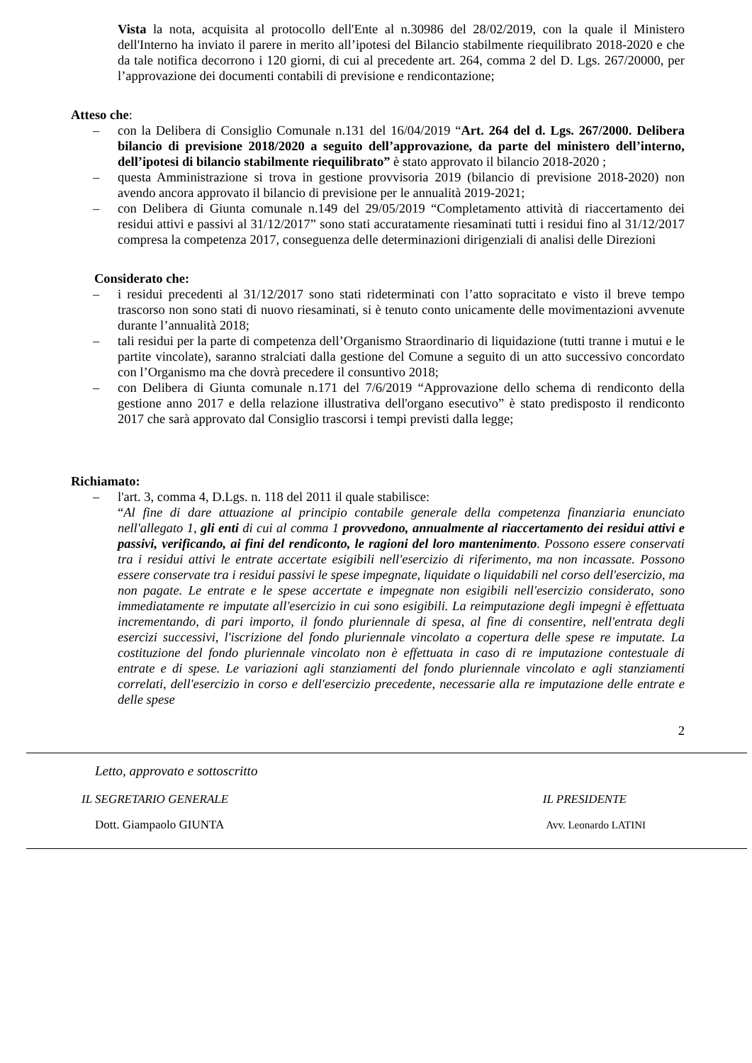Vista la nota, acquisita al protocollo dell'Ente al n.30986 del 28/02/2019, con la quale il Ministero dell'Interno ha inviato il parere in merito all’ipotesi del Bilancio stabilmente riequilibrato 2018-2020 e che da tale notifica decorrono i 120 giorni, di cui al precedente art. 264, comma 2 del D. Lgs. 267/20000, per l’approvazione dei documenti contabili di previsione e rendicontazione;
Atteso che:
– con la Delibera di Consiglio Comunale n.131 del 16/04/2019 “Art. 264 del d. Lgs. 267/2000. Delibera bilancio di previsione 2018/2020 a seguito dell’approvazione, da parte del ministero dell’interno, dell’ipotesi di bilancio stabilmente riequilibrato” è stato approvato il bilancio 2018-2020 ;
– questa Amministrazione si trova in gestione provvisoria 2019 (bilancio di previsione 2018-2020) non avendo ancora approvato il bilancio di previsione per le annualità 2019-2021;
– con Delibera di Giunta comunale n.149 del 29/05/2019 “Completamento attività di riaccertamento dei residui attivi e passivi al 31/12/2017” sono stati accuratamente riesaminati tutti i residui fino al 31/12/2017 compresa la competenza 2017, conseguenza delle determinazioni dirigenziali di analisi delle Direzioni
Considerato che:
– i residui precedenti al 31/12/2017 sono stati rideterminati con l’atto sopracitato e visto il breve tempo trascorso non sono stati di nuovo riesaminati, si è tenuto conto unicamente delle movimentazioni avvenute durante l’annualità 2018;
– tali residui per la parte di competenza dell’Organismo Straordinario di liquidazione (tutti tranne i mutui e le partite vincolate), saranno stralciati dalla gestione del Comune a seguito di un atto successivo concordato con l’Organismo ma che dovrà precedere il consuntivo 2018;
– con Delibera di Giunta comunale n.171 del 7/6/2019 “Approvazione dello schema di rendiconto della gestione anno 2017 e della relazione illustrativa dell'organo esecutivo” è stato predisposto il rendiconto 2017 che sarà approvato dal Consiglio trascorsi i tempi previsti dalla legge;
Richiamato:
– l'art. 3, comma 4, D.Lgs. n. 118 del 2011 il quale stabilisce:
“Al fine di dare attuazione al principio contabile generale della competenza finanziaria enunciato nell'allegato 1, gli enti di cui al comma 1 provvedono, annualmente al riaccertamento dei residui attivi e passivi, verificando, ai fini del rendiconto, le ragioni del loro mantenimento. Possono essere conservati tra i residui attivi le entrate accertate esigibili nell'esercizio di riferimento, ma non incassate. Possono essere conservate tra i residui passivi le spese impegnate, liquidate o liquidabili nel corso dell'esercizio, ma non pagate. Le entrate e le spese accertate e impegnate non esigibili nell'esercizio considerato, sono immediatamente re imputate all'esercizio in cui sono esigibili. La reimputazione degli impegni è effettuata incrementando, di pari importo, il fondo pluriennale di spesa, al fine di consentire, nell'entrata degli esercizi successivi, l'iscrizione del fondo pluriennale vincolato a copertura delle spese re imputate. La costituzione del fondo pluriennale vincolato non è effettuata in caso di re imputazione contestuale di entrate e di spese. Le variazioni agli stanziamenti del fondo pluriennale vincolato e agli stanziamenti correlati, dell'esercizio in corso e dell'esercizio precedente, necessarie alla re imputazione delle entrate e delle spese
2
Letto, approvato e sottoscritto
IL SEGRETARIO GENERALE IL PRESIDENTE
Dott. Giampaolo GIUNTA Avv. Leonardo LATINI